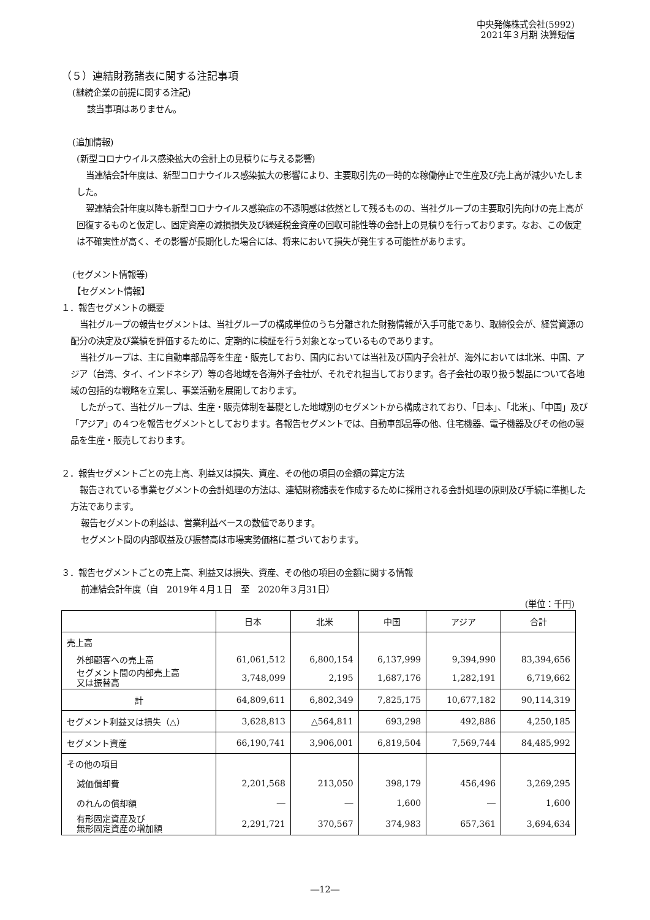中央発條株式会社(5992)
2021年３月期 決算短信
（５）連結財務諸表に関する注記事項
(継続企業の前提に関する注記)
該当事項はありません。
(追加情報)
(新型コロナウイルス感染拡大の会計上の見積りに与える影響)
当連結会計年度は、新型コロナウイルス感染拡大の影響により、主要取引先の一時的な稼働停止で生産及び売上高が減少いたしました。
翌連結会計年度以降も新型コロナウイルス感染症の不透明感は依然として残るものの、当社グループの主要取引先向けの売上高が回復するものと仮定し、固定資産の減損損失及び繰延税金資産の回収可能性等の会計上の見積りを行っております。なお、この仮定は不確実性が高く、その影響が長期化した場合には、将来において損失が発生する可能性があります。
(セグメント情報等)
【セグメント情報】
１．報告セグメントの概要
当社グループの報告セグメントは、当社グループの構成単位のうち分離された財務情報が入手可能であり、取締役会が、経営資源の配分の決定及び業績を評価するために、定期的に検証を行う対象となっているものであります。
当社グループは、主に自動車部品等を生産・販売しており、国内においては当社及び国内子会社が、海外においては北米、中国、アジア（台湾、タイ、インドネシア）等の各地域を各海外子会社が、それぞれ担当しております。各子会社の取り扱う製品について各地域の包括的な戦略を立案し、事業活動を展開しております。
したがって、当社グループは、生産・販売体制を基礎とした地域別のセグメントから構成されており、「日本」、「北米」、「中国」及び「アジア」の４つを報告セグメントとしております。各報告セグメントでは、自動車部品等の他、住宅機器、電子機器及びその他の製品を生産・販売しております。
２．報告セグメントごとの売上高、利益又は損失、資産、その他の項目の金額の算定方法
報告されている事業セグメントの会計処理の方法は、連結財務諸表を作成するために採用される会計処理の原則及び手続に準拠した方法であります。
報告セグメントの利益は、営業利益ベースの数値であります。
セグメント間の内部収益及び振替高は市場実勢価格に基づいております。
３．報告セグメントごとの売上高、利益又は損失、資産、その他の項目の金額に関する情報
前連結会計年度（自　2019年４月１日　至　2020年３月31日）
(単位：千円)
| | 日本 | 北米 | 中国 | アジア | 合計 |
| --- | --- | --- | --- | --- | --- |
| 売上高 | | | | | |
| 外部顧客への売上高 | 61,061,512 | 6,800,154 | 6,137,999 | 9,394,990 | 83,394,656 |
| セグメント間の内部売上高 又は振替高 | 3,748,099 | 2,195 | 1,687,176 | 1,282,191 | 6,719,662 |
| 計 | 64,809,611 | 6,802,349 | 7,825,175 | 10,677,182 | 90,114,319 |
| セグメント利益又は損失（△） | 3,628,813 | △564,811 | 693,298 | 492,886 | 4,250,185 |
| セグメント資産 | 66,190,741 | 3,906,001 | 6,819,504 | 7,569,744 | 84,485,992 |
| その他の項目 | | | | | |
| 減価償却費 | 2,201,568 | 213,050 | 398,179 | 456,496 | 3,269,295 |
| のれんの償却額 | ― | ― | 1,600 | ― | 1,600 |
| 有形固定資産及び 無形固定資産の増加額 | 2,291,721 | 370,567 | 374,983 | 657,361 | 3,694,634 |
―12―